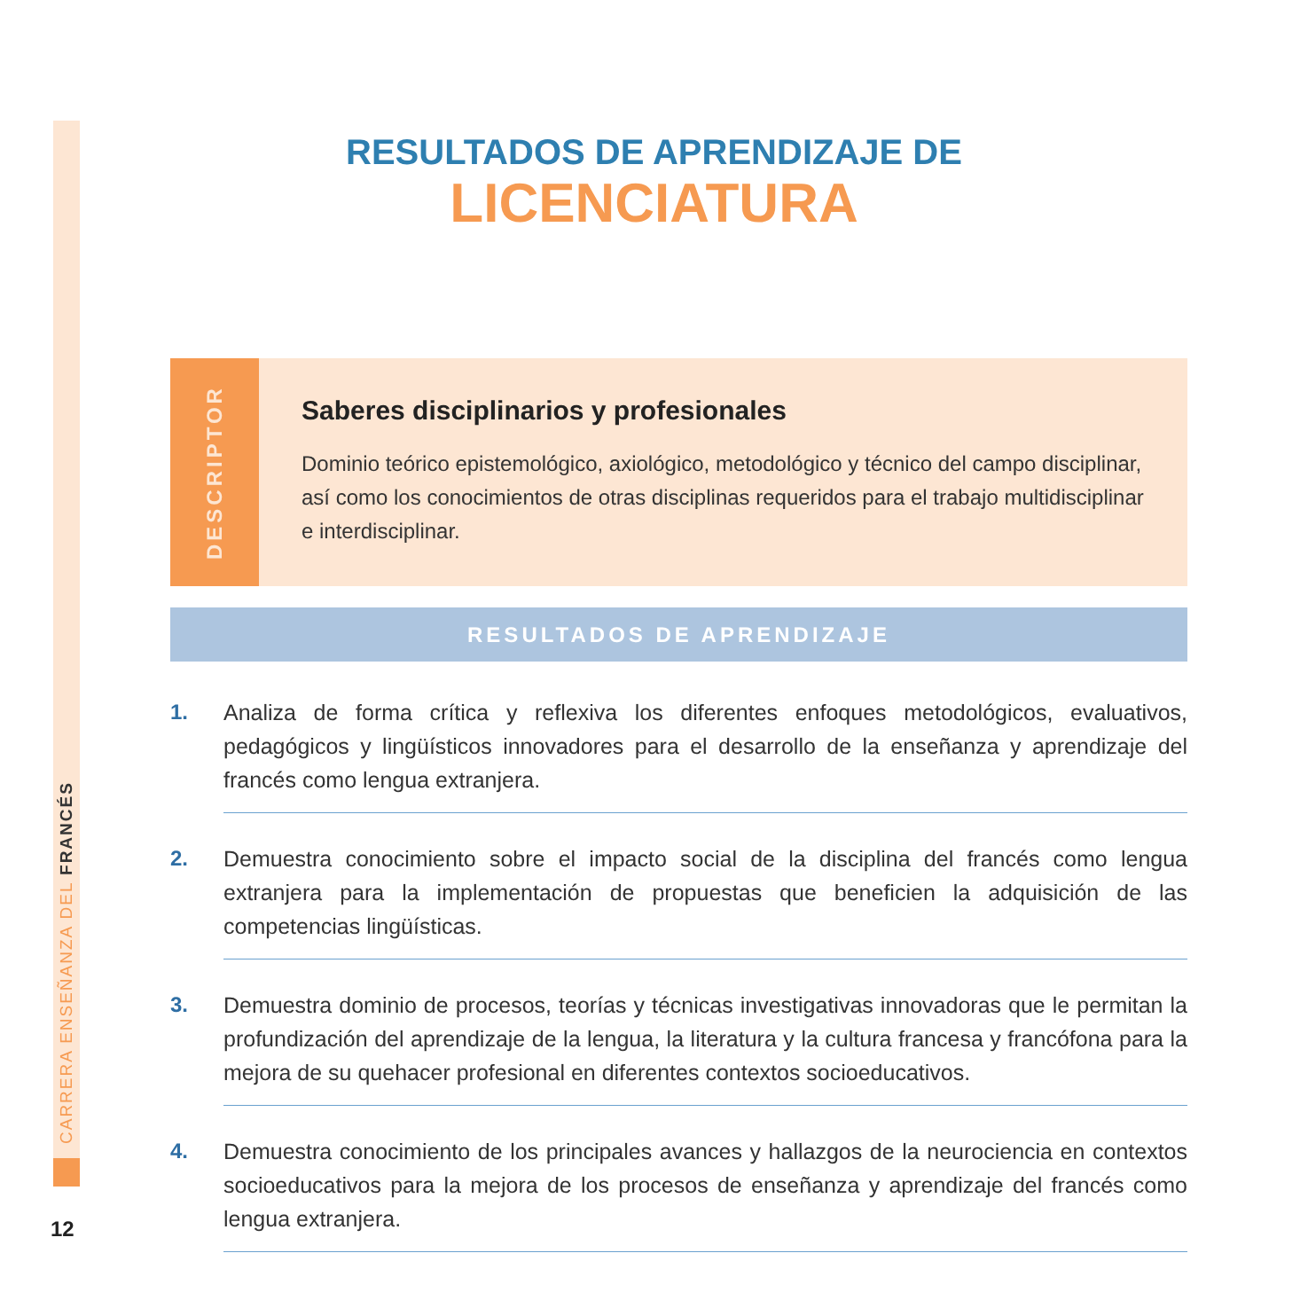CARRERA ENSEÑANZA DEL FRANCÉS
12
RESULTADOS DE APRENDIZAJE DE
LICENCIATURA
DESCRIPTOR
Saberes disciplinarios y profesionales
Dominio teórico epistemológico, axiológico, metodológico y técnico del campo disciplinar, así como los conocimientos de otras disciplinas requeridos para el trabajo multidisciplinar e interdisciplinar.
RESULTADOS DE APRENDIZAJE
1. Analiza de forma crítica y reflexiva los diferentes enfoques metodológicos, evaluativos, pedagógicos y lingüísticos innovadores para el desarrollo de la enseñanza y aprendizaje del francés como lengua extranjera.
2. Demuestra conocimiento sobre el impacto social de la disciplina del francés como lengua extranjera para la implementación de propuestas que beneficien la adquisición de las competencias lingüísticas.
3. Demuestra dominio de procesos, teorías y técnicas investigativas innovadoras que le permitan la profundización del aprendizaje de la lengua, la literatura y la cultura francesa y francófona para la mejora de su quehacer profesional en diferentes contextos socioeducativos.
4. Demuestra conocimiento de los principales avances y hallazgos de la neurociencia en contextos socioeducativos para la mejora de los procesos de enseñanza y aprendizaje del francés como lengua extranjera.